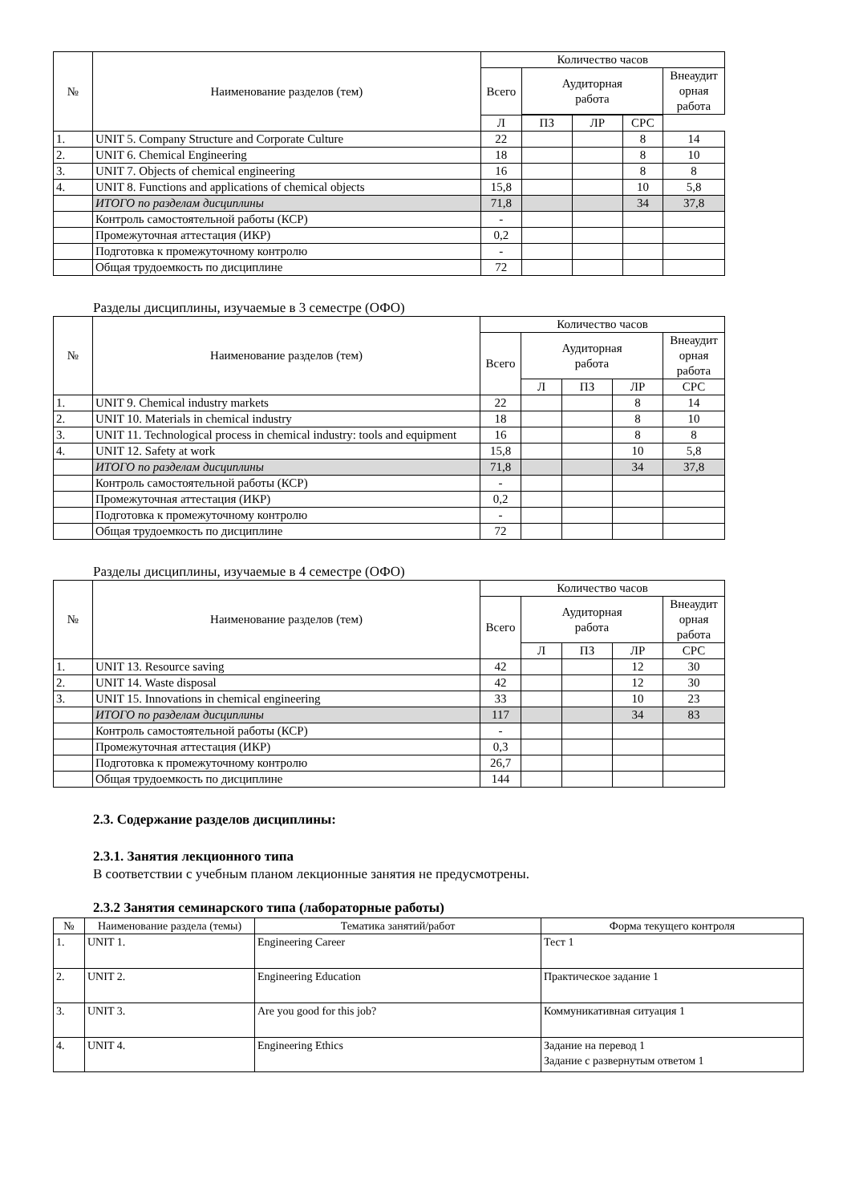| № | Наименование разделов (тем) | Количество часов | | | | |
| --- | --- | --- | --- | --- | --- | --- |
| | | Всего | Аудиторная работа | | | Внеаудит орная работа |
| | | Л | ПЗ | ЛР | СРС | |
| 1. | UNIT 5. Company Structure and Corporate Culture | 22 | | | 8 | 14 |
| 2. | UNIT 6. Chemical Engineering | 18 | | | 8 | 10 |
| 3. | UNIT 7. Objects of chemical engineering | 16 | | | 8 | 8 |
| 4. | UNIT 8. Functions and applications of chemical objects | 15,8 | | | 10 | 5,8 |
| | ИТОГО по разделам дисциплины | 71,8 | | | 34 | 37,8 |
| | Контроль самостоятельной работы (КСР) | - | | | | |
| | Промежуточная аттестация (ИКР) | 0,2 | | | | |
| | Подготовка к промежуточному контролю | - | | | | |
| | Общая трудоемкость по дисциплине | 72 | | | | |
Разделы дисциплины, изучаемые в 3 семестре (ОФО)
| № | Наименование разделов (тем) | Количество часов | | | | |
| --- | --- | --- | --- | --- | --- | --- |
| | | Всего | Аудиторная работа | | | Внеаудит орная работа |
| | | | Л | ПЗ | ЛР | СРС |
| 1. | UNIT 9. Chemical industry markets | 22 | | | 8 | 14 |
| 2. | UNIT 10. Materials in chemical industry | 18 | | | 8 | 10 |
| 3. | UNIT 11. Technological process in chemical industry: tools and equipment | 16 | | | 8 | 8 |
| 4. | UNIT 12. Safety at work | 15,8 | | | 10 | 5,8 |
| | ИТОГО по разделам дисциплины | 71,8 | | | 34 | 37,8 |
| | Контроль самостоятельной работы (КСР) | - | | | | |
| | Промежуточная аттестация (ИКР) | 0,2 | | | | |
| | Подготовка к промежуточному контролю | - | | | | |
| | Общая трудоемкость по дисциплине | 72 | | | | |
Разделы дисциплины, изучаемые в 4 семестре (ОФО)
| № | Наименование разделов (тем) | Количество часов | | | | |
| --- | --- | --- | --- | --- | --- | --- |
| | | Всего | Аудиторная работа | | | Внеаудит орная работа |
| | | | Л | ПЗ | ЛР | СРС |
| 1. | UNIT 13. Resource saving | 42 | | | 12 | 30 |
| 2. | UNIT 14. Waste disposal | 42 | | | 12 | 30 |
| 3. | UNIT 15. Innovations in chemical engineering | 33 | | | 10 | 23 |
| | ИТОГО по разделам дисциплины | 117 | | | 34 | 83 |
| | Контроль самостоятельной работы (КСР) | - | | | | |
| | Промежуточная аттестация (ИКР) | 0,3 | | | | |
| | Подготовка к промежуточному контролю | 26,7 | | | | |
| | Общая трудоемкость по дисциплине | 144 | | | | |
2.3. Содержание разделов дисциплины:
2.3.1. Занятия лекционного типа
В соответствии с учебным планом лекционные занятия не предусмотрены.
2.3.2 Занятия семинарского типа (лабораторные работы)
| № | Наименование раздела (темы) | Тематика занятий/работ | Форма текущего контроля |
| --- | --- | --- | --- |
| 1. | UNIT 1. | Engineering Career | Тест 1 |
| 2. | UNIT 2. | Engineering Education | Практическое задание 1 |
| 3. | UNIT 3. | Are you good for this job? | Коммуникативная ситуация 1 |
| 4. | UNIT 4. | Engineering Ethics | Задание на перевод 1 Задание с развернутым ответом 1 |